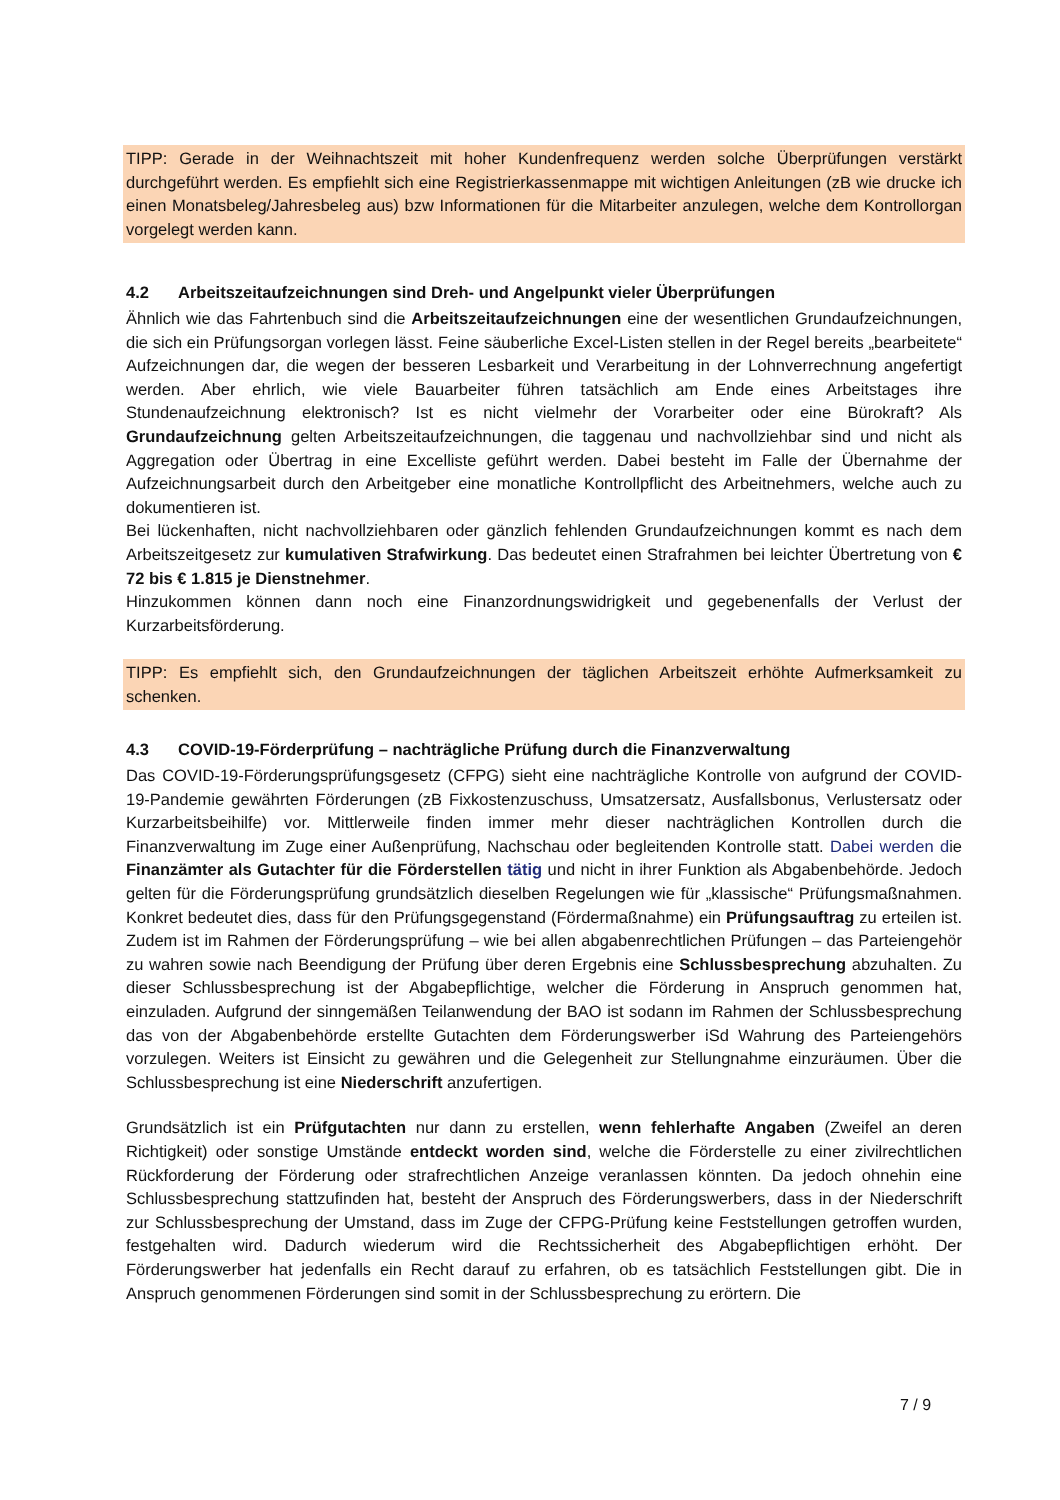TIPP: Gerade in der Weihnachtszeit mit hoher Kundenfrequenz werden solche Überprüfungen verstärkt durchgeführt werden. Es empfiehlt sich eine Registrierkassenmappe mit wichtigen Anleitungen (zB wie drucke ich einen Monatsbeleg/Jahresbeleg aus) bzw Informationen für die Mitarbeiter anzulegen, welche dem Kontrollorgan vorgelegt werden kann.
4.2 Arbeitszeitaufzeichnungen sind Dreh- und Angelpunkt vieler Überprüfungen
Ähnlich wie das Fahrtenbuch sind die Arbeitszeitaufzeichnungen eine der wesentlichen Grundaufzeichnungen, die sich ein Prüfungsorgan vorlegen lässt. Feine säuberliche Excel-Listen stellen in der Regel bereits „bearbeitete“ Aufzeichnungen dar, die wegen der besseren Lesbarkeit und Verarbeitung in der Lohnverrechnung angefertigt werden. Aber ehrlich, wie viele Bauarbeiter führen tatsächlich am Ende eines Arbeitstages ihre Stundenaufzeichnung elektronisch? Ist es nicht vielmehr der Vorarbeiter oder eine Bürokraft? Als Grundaufzeichnung gelten Arbeitszeitaufzeichnungen, die taggenau und nachvollziehbar sind und nicht als Aggregation oder Übertrag in eine Excelliste geführt werden. Dabei besteht im Falle der Übernahme der Aufzeichnungsarbeit durch den Arbeitgeber eine monatliche Kontrollpflicht des Arbeitnehmers, welche auch zu dokumentieren ist.
Bei lückenhaften, nicht nachvollziehbaren oder gänzlich fehlenden Grundaufzeichnungen kommt es nach dem Arbeitszeitgesetz zur kumulativen Strafwirkung. Das bedeutet einen Strafrahmen bei leichter Übertretung von € 72 bis € 1.815 je Dienstnehmer.
Hinzukommen können dann noch eine Finanzordnungswidrigkeit und gegebenenfalls der Verlust der Kurzarbeitsförderung.
TIPP: Es empfiehlt sich, den Grundaufzeichnungen der täglichen Arbeitszeit erhöhte Aufmerksamkeit zu schenken.
4.3 COVID-19-Förderprüfung – nachträgliche Prüfung durch die Finanzverwaltung
Das COVID-19-Förderungsprüfungsgesetz (CFPG) sieht eine nachträgliche Kontrolle von aufgrund der COVID-19-Pandemie gewährten Förderungen (zB Fixkostenzuschuss, Umsatzersatz, Ausfallsbonus, Verlustersatz oder Kurzarbeitsbeihilfe) vor. Mittlerweile finden immer mehr dieser nachträglichen Kontrollen durch die Finanzverwaltung im Zuge einer Außenprüfung, Nachschau oder begleitenden Kontrolle statt. Dabei werden die Finanzämter als Gutachter für die Förderstellen tätig und nicht in ihrer Funktion als Abgabenbehörde. Jedoch gelten für die Förderungsprüfung grundsätzlich dieselben Regelungen wie für „klassische“ Prüfungsmaßnahmen. Konkret bedeutet dies, dass für den Prüfungsgegenstand (Fördermaßnahme) ein Prüfungsauftrag zu erteilen ist. Zudem ist im Rahmen der Förderungsprüfung – wie bei allen abgabenrechtlichen Prüfungen – das Parteiengehör zu wahren sowie nach Beendigung der Prüfung über deren Ergebnis eine Schlussbesprechung abzuhalten. Zu dieser Schlussbesprechung ist der Abgabepflichtige, welcher die Förderung in Anspruch genommen hat, einzuladen. Aufgrund der sinngemäßen Teilanwendung der BAO ist sodann im Rahmen der Schlussbesprechung das von der Abgabenbehörde erstellte Gutachten dem Förderungswerber iSd Wahrung des Parteiengehörs vorzulegen. Weiters ist Einsicht zu gewähren und die Gelegenheit zur Stellungnahme einzuräumen. Über die Schlussbesprechung ist eine Niederschrift anzufertigen.
Grundsätzlich ist ein Prüfgutachten nur dann zu erstellen, wenn fehlerhafte Angaben (Zweifel an deren Richtigkeit) oder sonstige Umstände entdeckt worden sind, welche die Förderstelle zu einer zivilrechtlichen Rückforderung der Förderung oder strafrechtlichen Anzeige veranlassen könnten. Da jedoch ohnehin eine Schlussbesprechung stattzufinden hat, besteht der Anspruch des Förderungswerbers, dass in der Niederschrift zur Schlussbesprechung der Umstand, dass im Zuge der CFPG-Prüfung keine Feststellungen getroffen wurden, festgehalten wird. Dadurch wiederum wird die Rechtssicherheit des Abgabepflichtigen erhöht. Der Förderungswerber hat jedenfalls ein Recht darauf zu erfahren, ob es tatsächlich Feststellungen gibt. Die in Anspruch genommenen Förderungen sind somit in der Schlussbesprechung zu erörtern. Die
7 / 9